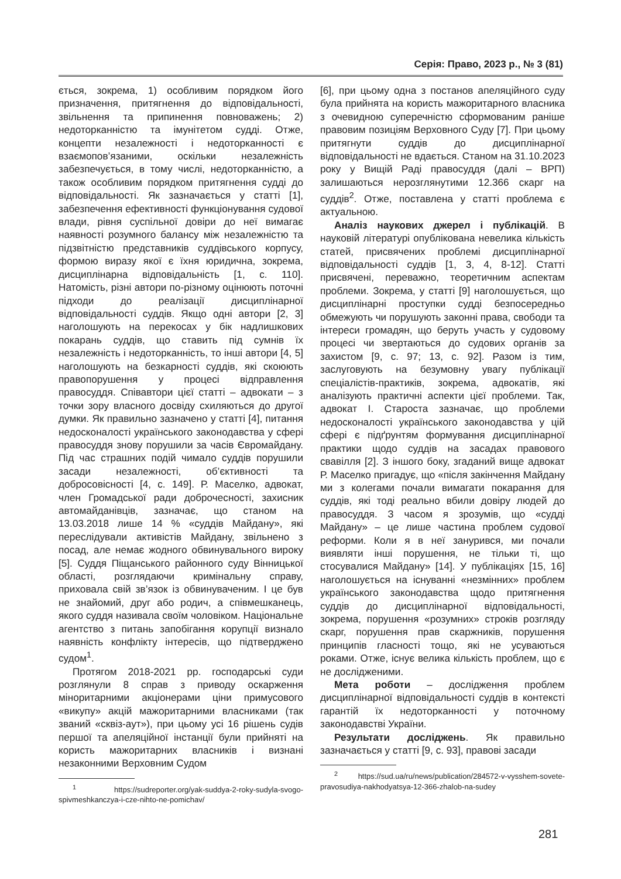Серія: Право, 2023 р., № 3 (81)
ється, зокрема, 1) особливим порядком його призначення, притягнення до відповідальності, звільнення та припинення повноважень; 2) недоторканністю та імунітетом судді. Отже, концепти незалежності і недоторканності є взаємопов’язаними, оскільки незалежність забезпечується, в тому числі, недоторканністю, а також особливим порядком притягнення судді до відповідальності. Як зазначається у статті [1], забезпечення ефективності функціонування судової влади, рівня суспільної довіри до неї вимагає наявності розумного балансу між незалежністю та підзвітністю представників суддівського корпусу, формою виразу якої є їхня юридична, зокрема, дисциплінарна відповідальність [1, с. 110]. Натомість, різні автори по-різному оцінюють поточні підходи до реалізації дисциплінарної відповідальності суддів. Якщо одні автори [2, 3] наголошують на перекосах у бік надлишкових покарань суддів, що ставить під сумнів їх незалежність і недоторканність, то інші автори [4, 5] наголошують на безкарності суддів, які скоюють правопорушення у процесі відправлення правосуддя. Співавтори цієї статті – адвокати – з точки зору власного досвіду схиляються до другої думки. Як правильно зазначено у статті [4], питання недосконалості українського законодавства у сфері правосуддя знову порушили за часів Євромайдану. Під час страшних подій чимало суддів порушили засади незалежності, об’єктивності та добросовісності [4, с. 149]. Р. Маселко, адвокат, член Громадської ради доброчесності, захисник автомайданівців, зазначає, що станом на 13.03.2018 лише 14 % «суддів Майдану», які переслідували активістів Майдану, звільнено з посад, але немає жодного обвинувального вироку [5]. Суддя Піщанського районного суду Вінницької області, розглядаючи кримінальну справу, приховала свій зв’язок із обвинуваченим. І це був не знайомий, друг або родич, а співмешканець, якого суддя називала своїм чоловіком. Національне агентство з питань запобігання корупції визнало наявність конфлікту інтересів, що підтверджено судом<sup>1</sup>.
Протягом 2018-2021 рр. господарські суди розглянули 8 справ з приводу оскарження міноритарними акціонерами ціни примусового «викупу» акцій мажоритарними власниками (так званий «сквіз-аут»), при цьому усі 16 рішень судів першої та апеляційної інстанції були прийняті на користь мажоритарних власників і визнані незаконними Верховним Судом
<sup>1</sup> https://sudreporter.org/yak-suddya-2-roky-sudyla-svogo-spivmeshkanczya-i-cze-nihto-ne-pomichav/
[6], при цьому одна з постанов апеляційного суду була прийнята на користь мажоритарного власника з очевидною суперечністю сформованим раніше правовим позиціям Верховного Суду [7]. При цьому притягнути суддів до дисциплінарної відповідальності не вдається. Станом на 31.10.2023 року у Вищій Раді правосуддя (далі – ВРП) залишаються нерозглянутими 12.366 скарг на суддів<sup>2</sup>. Отже, поставлена у статті проблема є актуальною.
Аналіз наукових джерел і публікацій. В науковій літературі опублікована невелика кількість статей, присвячених проблемі дисциплінарної відповідальності суддів [1, 3, 4, 8-12]. Статті присвячені, переважно, теоретичним аспектам проблеми. Зокрема, у статті [9] наголошується, що дисциплінарні проступки судді безпосередньо обмежують чи порушують законні права, свободи та інтереси громадян, що беруть участь у судовому процесі чи звертаються до судових органів за захистом [9, с. 97; 13, с. 92]. Разом із тим, заслуговують на безумовну увагу публікації спеціалістів-практиків, зокрема, адвокатів, які аналізують практичні аспекти цієї проблеми. Так, адвокат І. Староста зазначає, що проблеми недосконалості українського законодавства у цій сфері є підґрунтям формування дисциплінарної практики щодо суддів на засадах правового свавілля [2]. З іншого боку, згаданий вище адвокат Р. Маселко пригадує, що «після закінчення Майдану ми з колегами почали вимагати покарання для суддів, які тоді реально вбили довіру людей до правосуддя. З часом я зрозумів, що «судді Майдану» – це лише частина проблем судової реформи. Коли я в неї занурився, ми почали виявляти інші порушення, не тільки ті, що стосувалися Майдану» [14]. У публікаціях [15, 16] наголошується на існуванні «незмінних» проблем українського законодавства щодо притягнення суддів до дисциплінарної відповідальності, зокрема, порушення «розумних» строків розгляду скарг, порушення прав скаржників, порушення принципів гласності тощо, які не усуваються роками. Отже, існує велика кількість проблем, що є не дослідженими.
Мета роботи – дослідження проблем дисциплінарної відповідальності суддів в контексті гарантій їх недоторканності у поточному законодавстві України.
Результати досліджень. Як правильно зазначається у статті [9, с. 93], правові засади
<sup>2</sup> https://sud.ua/ru/news/publication/284572-v-vysshem-sovete-pravosudiya-nakhodyatsya-12-366-zhalob-na-sudey
281